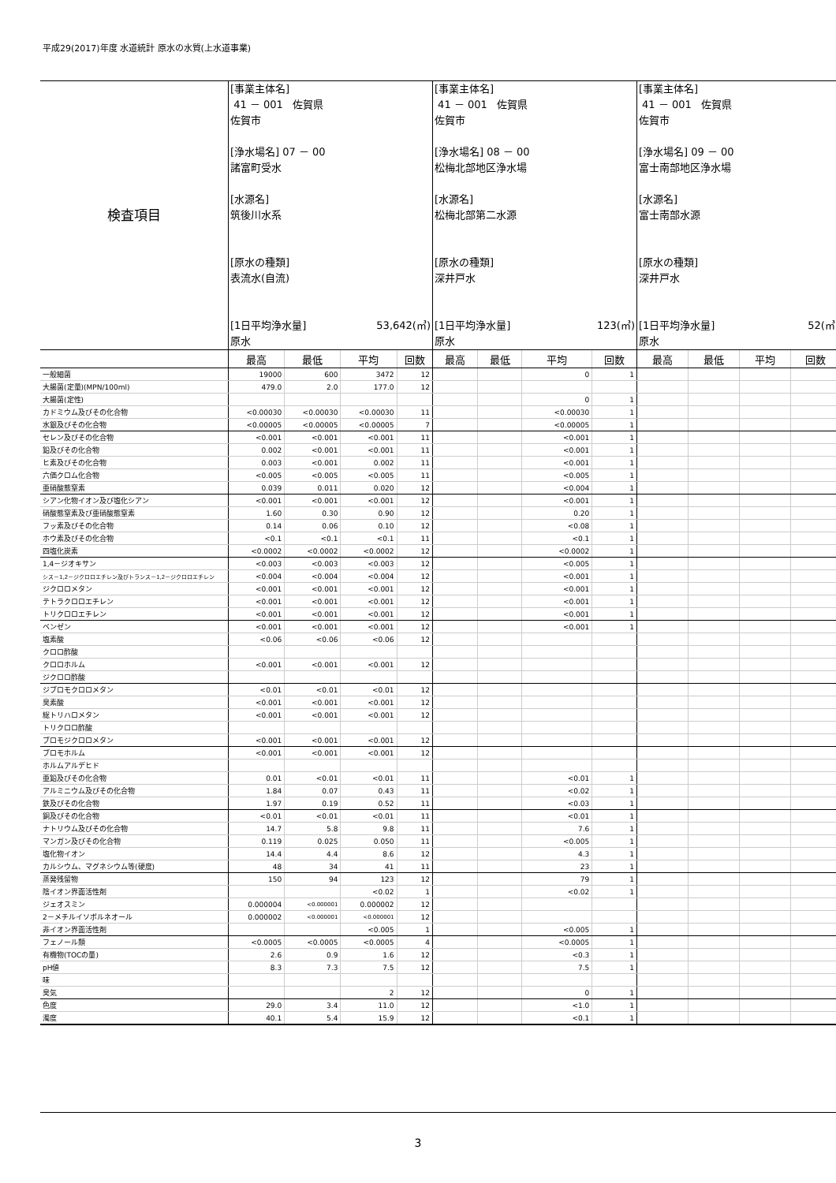平成29(2017)年度 水道統計 原水の水質(上水道事業)
| 検査項目 | [事業主体名] 41 － 001 佐賀県 佐賀市 [浄水場名] 07 － 00 諸富町受水 [水源名] 筑後川水系 [原水の種類] 表流水(自流) [1日平均浄水量] 53,642(㎥) 原水 | | | | [事業主体名] 41 － 001 佐賀県 佐賀市 [浄水場名] 08 － 00 松梅北部地区浄水場 [水源名] 松梅北部第二水源 [原水の種類] 深井戸水 [1日平均浄水量] 123(㎥) 原水 | | | | [事業主体名] 41 － 001 佐賀県 佐賀市 [浄水場名] 09 － 00 富士南部地区浄水場 [水源名] 富士南部水源 [原水の種類] 深井戸水 [1日平均浄水量] 52(㎥) 原水 | | | |
| | 最高 | 最低 | 平均 | 回数 | 最高 | 最低 | 平均 | 回数 | 最高 | 最低 | 平均 | 回数 |
| 一般細菌 | 19000 | 600 | 3472 | 12 | | | 0 | 1 | | | | |
| 大腸菌(定量)(MPN/100ml) | 479.0 | 2.0 | 177.0 | 12 | | | | | | | | |
| 大腸菌(定性) | | | | | | | 0 | 1 | | | | |
| カドミウム及びその化合物 | <0.00030 | <0.00030 | <0.00030 | 11 | | | <0.00030 | 1 | | | | |
| 水銀及びその化合物 | <0.00005 | <0.00005 | <0.00005 | 7 | | | <0.00005 | 1 | | | | |
| セレン及びその化合物 | <0.001 | <0.001 | <0.001 | 11 | | | <0.001 | 1 | | | | |
| 鉛及びその化合物 | 0.002 | <0.001 | <0.001 | 11 | | | <0.001 | 1 | | | | |
| ヒ素及びその化合物 | 0.003 | <0.001 | 0.002 | 11 | | | <0.001 | 1 | | | | |
| 六価クロム化合物 | <0.005 | <0.005 | <0.005 | 11 | | | <0.005 | 1 | | | | |
| 亜硝酸態窒素 | 0.039 | 0.011 | 0.020 | 12 | | | <0.004 | 1 | | | | |
| シアン化物イオン及び塩化シアン | <0.001 | <0.001 | <0.001 | 12 | | | <0.001 | 1 | | | | |
| 硝酸態窒素及び亜硝酸態窒素 | 1.60 | 0.30 | 0.90 | 12 | | | 0.20 | 1 | | | | |
| フッ素及びその化合物 | 0.14 | 0.06 | 0.10 | 12 | | | <0.08 | 1 | | | | |
| ホウ素及びその化合物 | <0.1 | <0.1 | <0.1 | 11 | | | <0.1 | 1 | | | | |
| 四塩化炭素 | <0.0002 | <0.0002 | <0.0002 | 12 | | | <0.0002 | 1 | | | | |
| 1,4－ジオキサン | <0.003 | <0.003 | <0.003 | 12 | | | <0.005 | 1 | | | | |
| シス－1,2－ジクロロエチレン及びトランス－1,2－ジクロロエチレン | <0.004 | <0.004 | <0.004 | 12 | | | <0.001 | 1 | | | | |
| ジクロロメタン | <0.001 | <0.001 | <0.001 | 12 | | | <0.001 | 1 | | | | |
| テトラクロロエチレン | <0.001 | <0.001 | <0.001 | 12 | | | <0.001 | 1 | | | | |
| トリクロロエチレン | <0.001 | <0.001 | <0.001 | 12 | | | <0.001 | 1 | | | | |
| ベンゼン | <0.001 | <0.001 | <0.001 | 12 | | | <0.001 | 1 | | | | |
| 塩素酸 | <0.06 | <0.06 | <0.06 | 12 | | | | | | | | |
| クロロ酢酸 | | | | | | | | | | | | |
| クロロホルム | <0.001 | <0.001 | <0.001 | 12 | | | | | | | | |
| ジクロロ酢酸 | | | | | | | | | | | | |
| ジブロモクロロメタン | <0.01 | <0.01 | <0.01 | 12 | | | | | | | | |
| 臭素酸 | <0.001 | <0.001 | <0.001 | 12 | | | | | | | | |
| 総トリハロメタン | <0.001 | <0.001 | <0.001 | 12 | | | | | | | | |
| トリクロロ酢酸 | | | | | | | | | | | | |
| ブロモジクロロメタン | <0.001 | <0.001 | <0.001 | 12 | | | | | | | | |
| ブロモホルム | <0.001 | <0.001 | <0.001 | 12 | | | | | | | | |
| ホルムアルデヒド | | | | | | | | | | | | |
| 亜鉛及びその化合物 | 0.01 | <0.01 | <0.01 | 11 | | | <0.01 | 1 | | | | |
| アルミニウム及びその化合物 | 1.84 | 0.07 | 0.43 | 11 | | | <0.02 | 1 | | | | |
| 鉄及びその化合物 | 1.97 | 0.19 | 0.52 | 11 | | | <0.03 | 1 | | | | |
| 銅及びその化合物 | <0.01 | <0.01 | <0.01 | 11 | | | <0.01 | 1 | | | | |
| ナトリウム及びその化合物 | 14.7 | 5.8 | 9.8 | 11 | | | 7.6 | 1 | | | | |
| マンガン及びその化合物 | 0.119 | 0.025 | 0.050 | 11 | | | <0.005 | 1 | | | | |
| 塩化物イオン | 14.4 | 4.4 | 8.6 | 12 | | | 4.3 | 1 | | | | |
| カルシウム、マグネシウム等(硬度) | 48 | 34 | 41 | 11 | | | 23 | 1 | | | | |
| 蒸発残留物 | 150 | 94 | 123 | 12 | | | 79 | 1 | | | | |
| 陰イオン界面活性剤 | | | <0.02 | 1 | | | <0.02 | 1 | | | | |
| ジェオスミン | 0.000004 | <0.000001 | 0.000002 | 12 | | | | | | | | |
| 2－メチルイソボルネオール | 0.000002 | <0.000001 | <0.000001 | 12 | | | | | | | | |
| 非イオン界面活性剤 | | | <0.005 | 1 | | | <0.005 | 1 | | | | |
| フェノール類 | <0.0005 | <0.0005 | <0.0005 | 4 | | | <0.0005 | 1 | | | | |
| 有機物(TOCの量) | 2.6 | 0.9 | 1.6 | 12 | | | <0.3 | 1 | | | | |
| pH値 | 8.3 | 7.3 | 7.5 | 12 | | | 7.5 | 1 | | | | |
| 味 | | | | | | | | | | | | |
| 臭気 | | | 2 | 12 | | | 0 | 1 | | | | |
| 色度 | 29.0 | 3.4 | 11.0 | 12 | | | <1.0 | 1 | | | | |
| 濁度 | 40.1 | 5.4 | 15.9 | 12 | | | <0.1 | 1 | | | | |
3